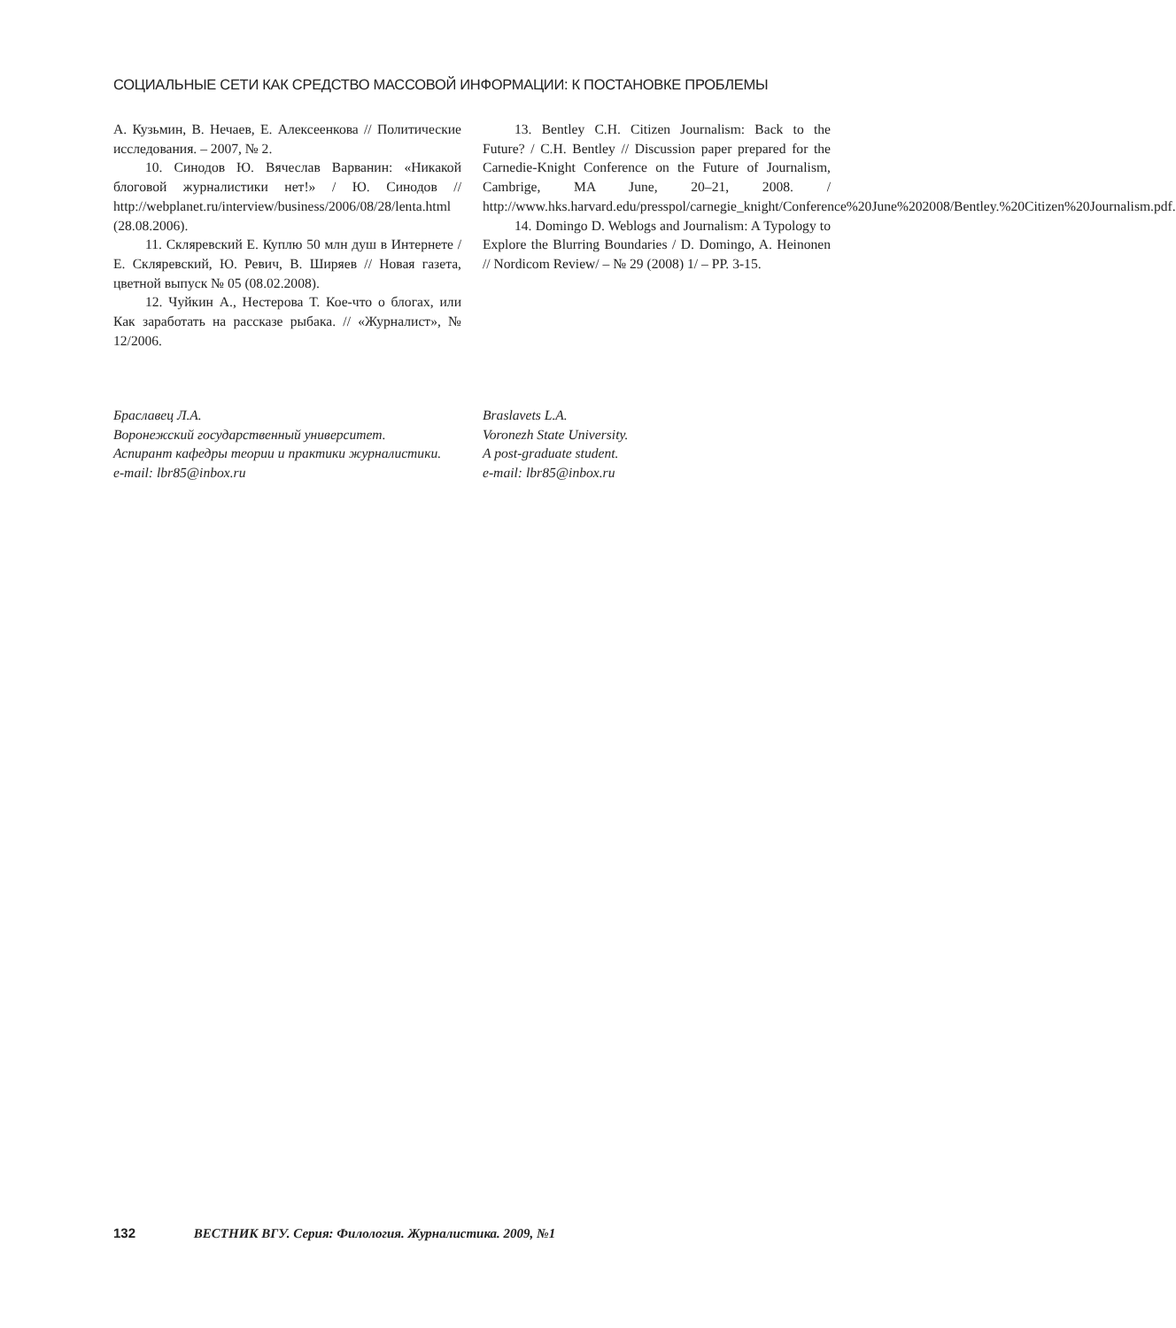СОЦИАЛЬНЫЕ СЕТИ КАК СРЕДСТВО МАССОВОЙ ИНФОРМАЦИИ: К ПОСТАНОВКЕ ПРОБЛЕМЫ
А. Кузьмин, В. Нечаев, Е. Алексеенкова // Политические исследования. – 2007, № 2.
10. Синодов Ю. Вячеслав Варванин: «Никакой блоговой журналистики нет!» / Ю. Синодов // http://webplanet.ru/interview/business/2006/08/28/lenta.html (28.08.2006).
11. Скляревский Е. Куплю 50 млн душ в Интернете / Е. Скляревский, Ю. Ревич, В. Ширяев // Новая газета, цветной выпуск № 05 (08.02.2008).
12. Чуйкин А., Нестерова Т. Кое-что о блогах, или Как заработать на рассказе рыбака. // «Журналист», № 12/2006.
13. Bentley C.H. Citizen Journalism: Back to the Future? / C.H. Bentley // Discussion paper prepared for the Carnedie-Knight Conference on the Future of Journalism, Cambrige, MA June, 20–21, 2008. / http://www.hks.harvard.edu/presspol/carnegie_knight/Conference%20June%202008/Bentley.%20Citizen%20Journalism.pdf.
14. Domingo D. Weblogs and Journalism: A Typology to Explore the Blurring Boundaries / D. Domingo, A. Heinonen // Nordicom Review/ – № 29 (2008) 1/ – PP. 3-15.
Браславец Л.А.
Воронежский государственный университет.
Аспирант кафедры теории и практики журналистики.
e-mail: lbr85@inbox.ru
Braslavets L.A.
Voronezh State University.
A post-graduate student.
e-mail: lbr85@inbox.ru
132 ВЕСТНИК ВГУ. Серия: Филология. Журналистика. 2009, №1